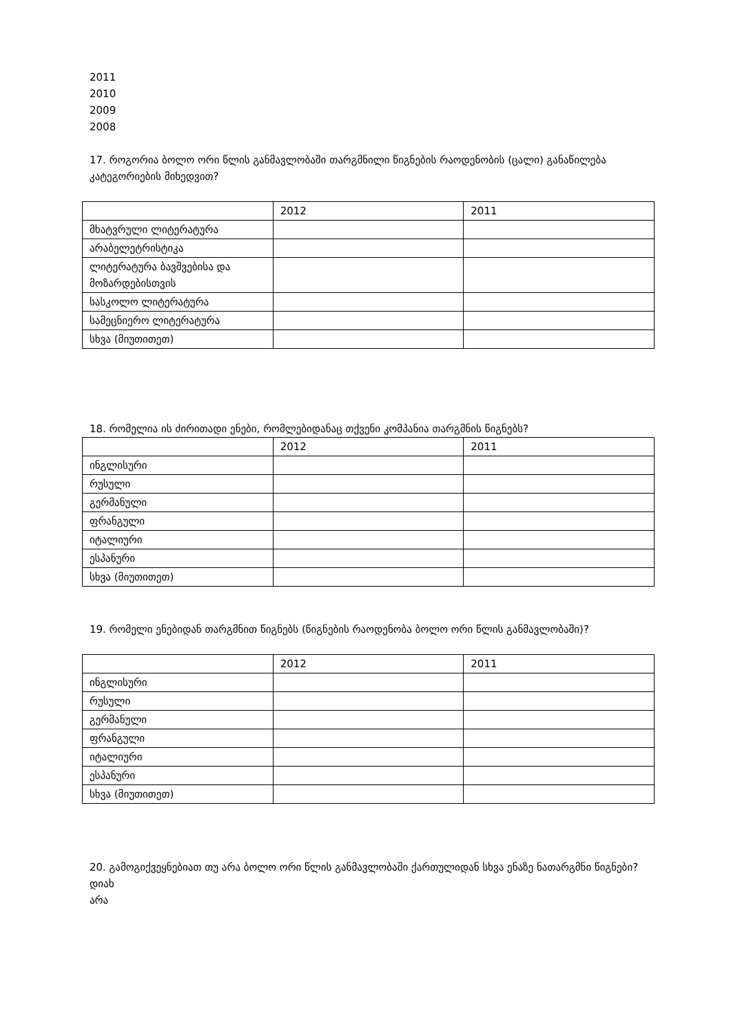2011
2010
2009
2008
17. როგორია ბოლო ორი წლის განმავლობაში თარგმნილი წიგნების რაოდენობის (ცალი) განაწილება კატეგორიების მიხედვით?
| | 2012 | 2011 |
| მხატვრული ლიტერატურა | | |
| არაბელეტრისტიკა | | |
| ლიტერატურა ბავშვებისა და მოზარდებისთვის | | |
| სასკოლო ლიტერატურა | | |
| სამეცნიერო ლიტერატურა | | |
| სხვა (მიუთითეთ) | | |
18. რომელია ის ძირითადი ენები, რომლებიდანაც თქვენი კომპანია თარგმნის წიგნებს?
| | 2012 | 2011 |
| ინგლისური | | |
| რუსული | | |
| გერმანული | | |
| ფრანგული | | |
| იტალიური | | |
| ესპანური | | |
| სხვა (მიუთითეთ) | | |
19. რომელი ენებიდან თარგმნით წიგნებს (წიგნების რაოდენობა ბოლო ორი წლის განმავლობაში)?
| | 2012 | 2011 |
| ინგლისური | | |
| რუსული | | |
| გერმანული | | |
| ფრანგული | | |
| იტალიური | | |
| ესპანური | | |
| სხვა (მიუთითეთ) | | |
20. გამოგიქვეყნებიათ თუ არა ბოლო ორი წლის განმავლობაში ქართულიდან სხვა ენაზე ნათარგმნი წიგნები?
დიახ
არა